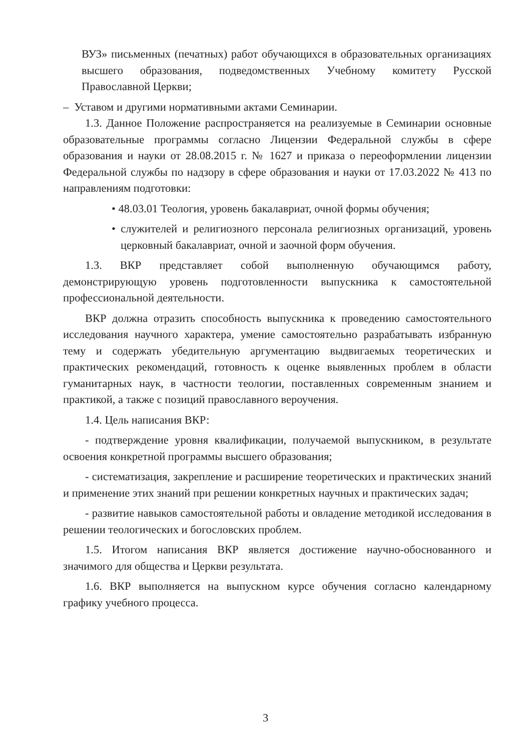ВУЗ» письменных (печатных) работ обучающихся в образовательных организациях высшего образования, подведомственных Учебному комитету Русской Православной Церкви;
– Уставом и другими нормативными актами Семинарии.
1.3. Данное Положение распространяется на реализуемые в Семинарии основные образовательные программы согласно Лицензии Федеральной службы в сфере образования и науки от 28.08.2015 г. № 1627 и приказа о переоформлении лицензии Федеральной службы по надзору в сфере образования и науки от 17.03.2022 № 413 по направлениям подготовки:
• 48.03.01 Теология, уровень бакалавриат, очной формы обучения;
• служителей и религиозного персонала религиозных организаций, уровень церковный бакалавриат, очной и заочной форм обучения.
1.3. ВКР представляет собой выполненную обучающимся работу, демонстрирующую уровень подготовленности выпускника к самостоятельной профессиональной деятельности.
ВКР должна отразить способность выпускника к проведению самостоятельного исследования научного характера, умение самостоятельно разрабатывать избранную тему и содержать убедительную аргументацию выдвигаемых теоретических и практических рекомендаций, готовность к оценке выявленных проблем в области гуманитарных наук, в частности теологии, поставленных современным знанием и практикой, а также с позиций православного вероучения.
1.4. Цель написания ВКР:
- подтверждение уровня квалификации, получаемой выпускником, в результате освоения конкретной программы высшего образования;
- систематизация, закрепление и расширение теоретических и практических знаний и применение этих знаний при решении конкретных научных и практических задач;
- развитие навыков самостоятельной работы и овладение методикой исследования в решении теологических и богословских проблем.
1.5. Итогом написания ВКР является достижение научно-обоснованного и значимого для общества и Церкви результата.
1.6. ВКР выполняется на выпускном курсе обучения согласно календарному графику учебного процесса.
3